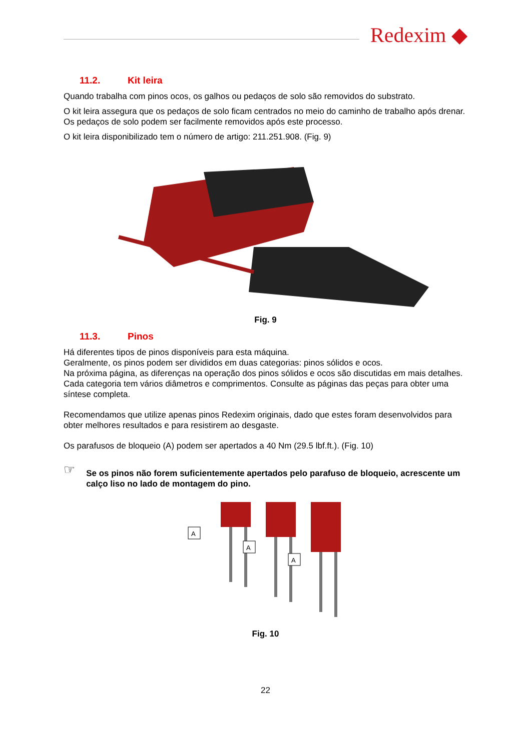Redexim ◆
11.2. Kit leira
Quando trabalha com pinos ocos, os galhos ou pedaços de solo são removidos do substrato.
O kit leira assegura que os pedaços de solo ficam centrados no meio do caminho de trabalho após drenar. Os pedaços de solo podem ser facilmente removidos após este processo.
O kit leira disponibilizado tem o número de artigo: 211.251.908. (Fig. 9)
Fig. 9
11.3. Pinos
Há diferentes tipos de pinos disponíveis para esta máquina.
Geralmente, os pinos podem ser divididos em duas categorias: pinos sólidos e ocos.
Na próxima página, as diferenças na operação dos pinos sólidos e ocos são discutidas em mais detalhes.
Cada categoria tem vários diâmetros e comprimentos. Consulte as páginas das peças para obter uma síntese completa.
Recomendamos que utilize apenas pinos Redexim originais, dado que estes foram desenvolvidos para obter melhores resultados e para resistirem ao desgaste.
Os parafusos de bloqueio (A) podem ser apertados a 40 Nm (29.5 lbf.ft.). (Fig. 10)
☞
Se os pinos não forem suficientemente apertados pelo parafuso de bloqueio, acrescente um calço liso no lado de montagem do pino.
A
A
A
Fig. 10
22